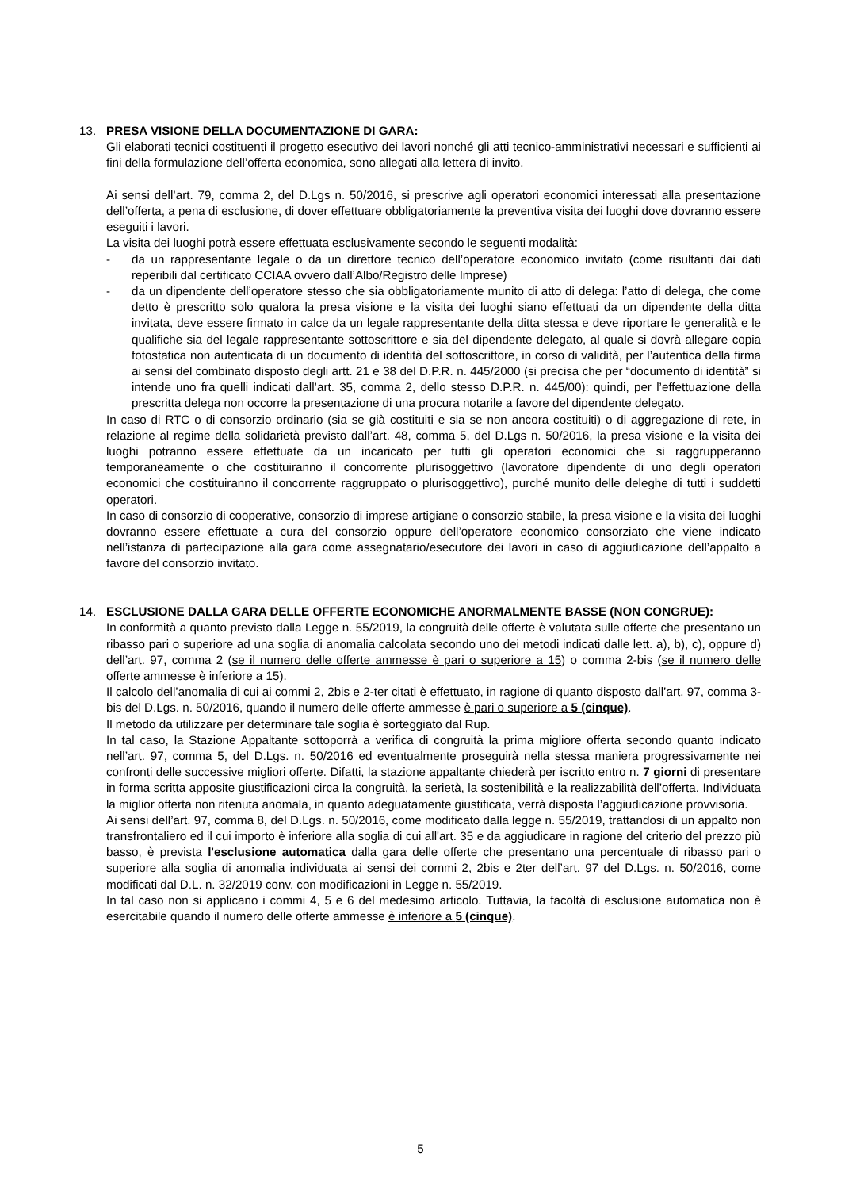13. PRESA VISIONE DELLA DOCUMENTAZIONE DI GARA:
Gli elaborati tecnici costituenti il progetto esecutivo dei lavori nonché gli atti tecnico-amministrativi necessari e sufficienti ai fini della formulazione dell’offerta economica, sono allegati alla lettera di invito.
Ai sensi dell’art. 79, comma 2, del D.Lgs n. 50/2016, si prescrive agli operatori economici interessati alla presentazione dell’offerta, a pena di esclusione, di dover effettuare obbligatoriamente la preventiva visita dei luoghi dove dovranno essere eseguiti i lavori.
La visita dei luoghi potrà essere effettuata esclusivamente secondo le seguenti modalità:
- da un rappresentante legale o da un direttore tecnico dell’operatore economico invitato (come risultanti dai dati reperibili dal certificato CCIAA ovvero dall’Albo/Registro delle Imprese)
- da un dipendente dell’operatore stesso che sia obbligatoriamente munito di atto di delega: l’atto di delega, che come detto è prescritto solo qualora la presa visione e la visita dei luoghi siano effettuati da un dipendente della ditta invitata, deve essere firmato in calce da un legale rappresentante della ditta stessa e deve riportare le generalità e le qualifiche sia del legale rappresentante sottoscrittore e sia del dipendente delegato, al quale si dovrà allegare copia fotostatica non autenticata di un documento di identità del sottoscrittore, in corso di validità, per l’autentica della firma ai sensi del combinato disposto degli artt. 21 e 38 del D.P.R. n. 445/2000 (si precisa che per “documento di identità” si intende uno fra quelli indicati dall’art. 35, comma 2, dello stesso D.P.R. n. 445/00): quindi, per l’effettuazione della prescritta delega non occorre la presentazione di una procura notarile a favore del dipendente delegato.
In caso di RTC o di consorzio ordinario (sia se già costituiti e sia se non ancora costituiti) o di aggregazione di rete, in relazione al regime della solidarietà previsto dall’art. 48, comma 5, del D.Lgs n. 50/2016, la presa visione e la visita dei luoghi potranno essere effettuate da un incaricato per tutti gli operatori economici che si raggrupperanno temporaneamente o che costituiranno il concorrente plurisoggettivo (lavoratore dipendente di uno degli operatori economici che costituiranno il concorrente raggruppato o plurisoggettivo), purché munito delle deleghe di tutti i suddetti operatori.
In caso di consorzio di cooperative, consorzio di imprese artigiane o consorzio stabile, la presa visione e la visita dei luoghi dovranno essere effettuate a cura del consorzio oppure dell’operatore economico consorziato che viene indicato nell’istanza di partecipazione alla gara come assegnatario/esecutore dei lavori in caso di aggiudicazione dell’appalto a favore del consorzio invitato.
14. ESCLUSIONE DALLA GARA DELLE OFFERTE ECONOMICHE ANORMALMENTE BASSE (NON CONGRUE):
In conformità a quanto previsto dalla Legge n. 55/2019, la congruità delle offerte è valutata sulle offerte che presentano un ribasso pari o superiore ad una soglia di anomalia calcolata secondo uno dei metodi indicati dalle lett. a), b), c), oppure d) dell’art. 97, comma 2 (se il numero delle offerte ammesse è pari o superiore a 15) o comma 2-bis (se il numero delle offerte ammesse è inferiore a 15).
Il calcolo dell’anomalia di cui ai commi 2, 2bis e 2-ter citati è effettuato, in ragione di quanto disposto dall’art. 97, comma 3-bis del D.Lgs. n. 50/2016, quando il numero delle offerte ammesse è pari o superiore a 5 (cinque).
Il metodo da utilizzare per determinare tale soglia è sorteggiato dal Rup.
In tal caso, la Stazione Appaltante sottoporrà a verifica di congruità la prima migliore offerta secondo quanto indicato nell’art. 97, comma 5, del D.Lgs. n. 50/2016 ed eventualmente proseguirà nella stessa maniera progressivamente nei confronti delle successive migliori offerte. Difatti, la stazione appaltante chiederà per iscritto entro n. 7 giorni di presentare in forma scritta apposite giustificazioni circa la congruità, la serietà, la sostenibilità e la realizzabilità dell’offerta. Individuata la miglior offerta non ritenuta anomala, in quanto adeguatamente giustificata, verrà disposta l’aggiudicazione provvisoria.
Ai sensi dell’art. 97, comma 8, del D.Lgs. n. 50/2016, come modificato dalla legge n. 55/2019, trattandosi di un appalto non transfrontaliero ed il cui importo è inferiore alla soglia di cui all'art. 35 e da aggiudicare in ragione del criterio del prezzo più basso, è prevista l'esclusione automatica dalla gara delle offerte che presentano una percentuale di ribasso pari o superiore alla soglia di anomalia individuata ai sensi dei commi 2, 2bis e 2ter dell’art. 97 del D.Lgs. n. 50/2016, come modificati dal D.L. n. 32/2019 conv. con modificazioni in Legge n. 55/2019.
In tal caso non si applicano i commi 4, 5 e 6 del medesimo articolo. Tuttavia, la facoltà di esclusione automatica non è esercitabile quando il numero delle offerte ammesse è inferiore a 5 (cinque).
5